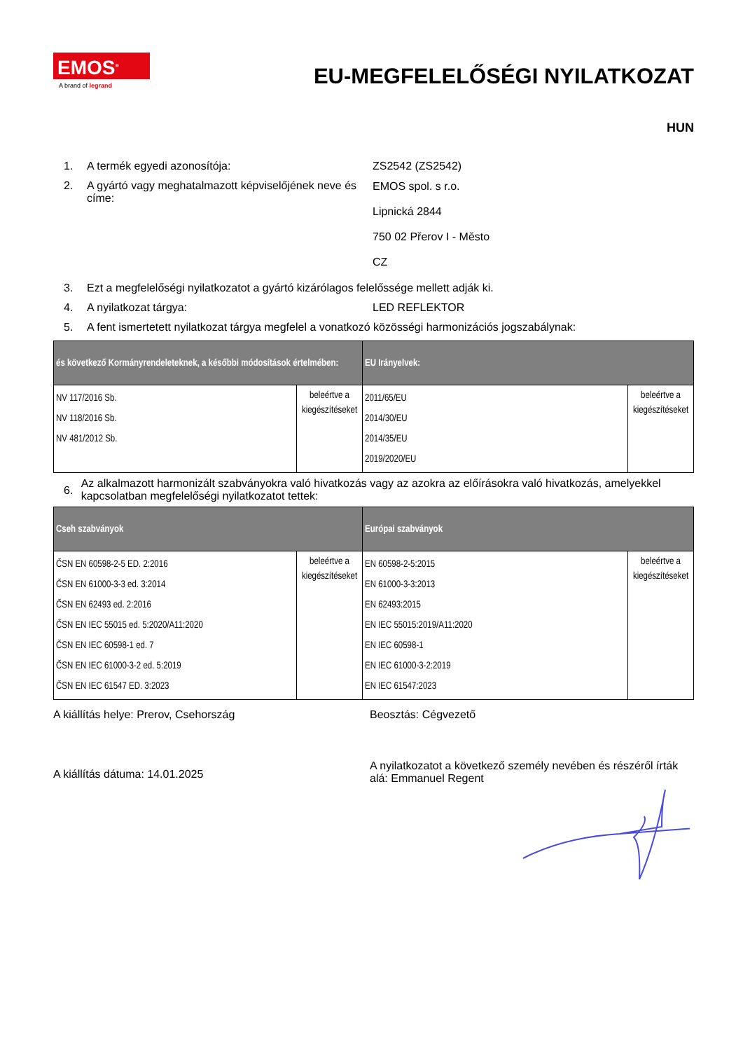EMOS<sup>®</sup>
A brand of legrand
EU-MEGFELELŐSÉGI NYILATKOZAT
HUN
1. A termék egyedi azonosítója: ZS2542 (ZS2542)
2. A gyártó vagy meghatalmazott képviselőjének neve és címe:
EMOS spol. s r.o.
Lipnická 2844
750 02 Přerov I - Město
CZ
3. Ezt a megfelelőségi nyilatkozatot a gyártó kizárólagos felelőssége mellett adják ki.
4. A nyilatkozat tárgya: LED REFLEKTOR
5. A fent ismertetett nyilatkozat tárgya megfelel a vonatkozó közösségi harmonizációs jogszabálynak:
| és következő Kormányrendeleteknek, a későbbi módosítások értelmében: | | EU Irányelvek: | |
| --- | --- | --- | --- |
| NV 117/2016 Sb. NV 118/2016 Sb. NV 481/2012 Sb. | beleértve a kiegészítéseket | 2011/65/EU 2014/30/EU 2014/35/EU 2019/2020/EU | beleértve a kiegészítéseket |
6.
Az alkalmazott harmonizált szabványokra való hivatkozás vagy az azokra az előírásokra való hivatkozás, amelyekkel kapcsolatban megfelelőségi nyilatkozatot tettek:
| Cseh szabványok | | Európai szabványok | |
| --- | --- | --- | --- |
| ČSN EN 60598-2-5 ED. 2:2016 ČSN EN 61000-3-3 ed. 3:2014 ČSN EN 62493 ed. 2:2016 ČSN EN IEC 55015 ed. 5:2020/A11:2020 ČSN EN IEC 60598-1 ed. 7 ČSN EN IEC 61000-3-2 ed. 5:2019 ČSN EN IEC 61547 ED. 3:2023 | beleértve a kiegészítéseket | EN 60598-2-5:2015 EN 61000-3-3:2013 EN 62493:2015 EN IEC 55015:2019/A11:2020 EN IEC 60598-1 EN IEC 61000-3-2:2019 EN IEC 61547:2023 | beleértve a kiegészítéseket |
A kiállítás helye: Prerov, Csehország Beosztás: Cégvezető
A kiállítás dátuma: 14.01.2025
A nyilatkozatot a következő személy nevében és részéről írták alá: Emmanuel Regent